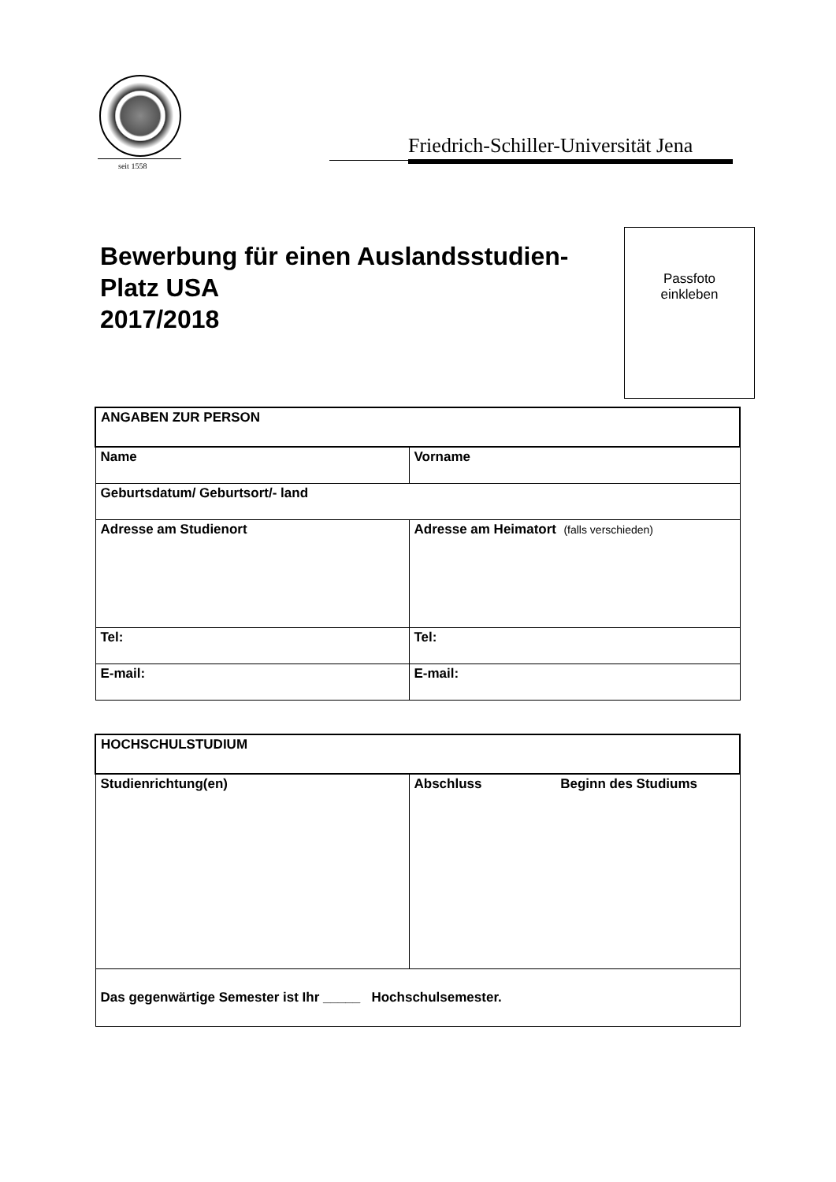seit 1558
Friedrich-Schiller-Universität Jena
Bewerbung für einen Auslandsstudien-
Platz USA
2017/2018
Passfoto
einkleben
| ANGABEN ZUR PERSON | |
| --- | --- |
| Name | Vorname |
| Geburtsdatum/ Geburtsort/- land | |
| Adresse am Studienort | Adresse am Heimatort (falls verschieden) |
| Tel: | Tel: |
| E-mail: | E-mail: |
| HOCHSCHULSTUDIUM | |
| --- | --- |
| Studienrichtung(en) | Abschluss Beginn des Studiums |
| Das gegenwärtige Semester ist Ihr _____ Hochschulsemester. | |